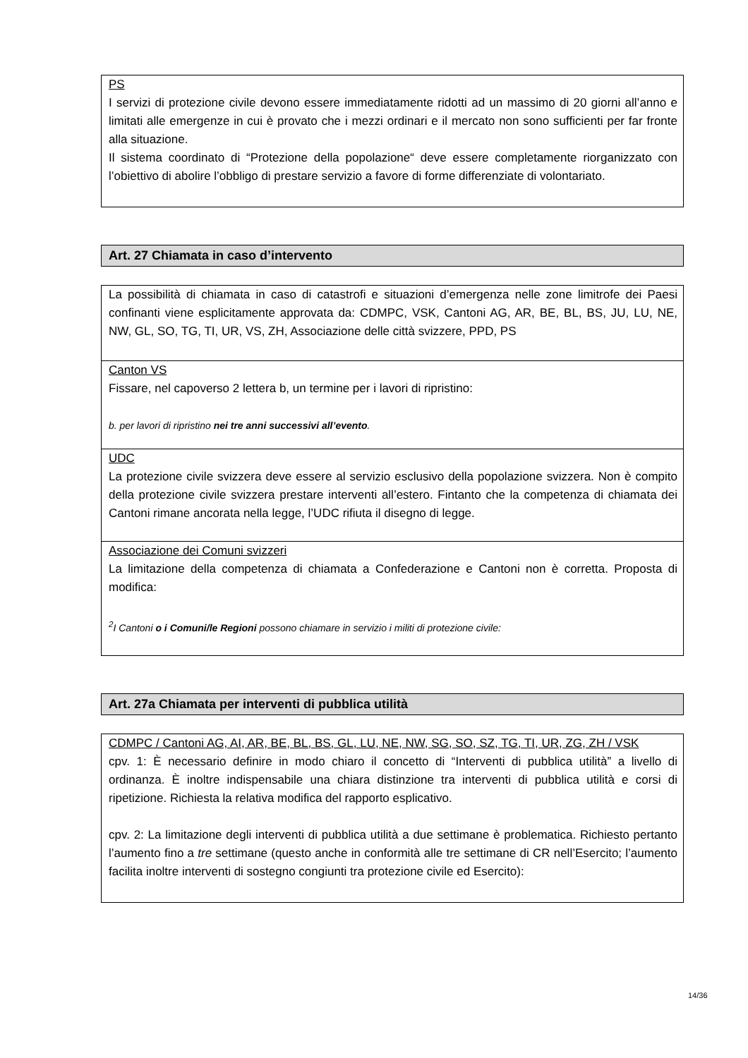PS
I servizi di protezione civile devono essere immediatamente ridotti ad un massimo di 20 giorni all’anno e limitati alle emergenze in cui è provato che i mezzi ordinari e il mercato non sono sufficienti per far fronte alla situazione.
Il sistema coordinato di “Protezione della popolazione“ deve essere completamente riorganizzato con l’obiettivo di abolire l’obbligo di prestare servizio a favore di forme differenziate di volontariato.
Art. 27 Chiamata in caso d’intervento
La possibilità di chiamata in caso di catastrofi e situazioni d’emergenza nelle zone limitrofe dei Paesi confinanti viene esplicitamente approvata da: CDMPC, VSK, Cantoni AG, AR, BE, BL, BS, JU, LU, NE, NW, GL, SO, TG, TI, UR, VS, ZH, Associazione delle città svizzere, PPD, PS
Canton VS
Fissare, nel capoverso 2 lettera b, un termine per i lavori di ripristino:
b. per lavori di ripristino nei tre anni successivi all’evento.
UDC
La protezione civile svizzera deve essere al servizio esclusivo della popolazione svizzera. Non è compito della protezione civile svizzera prestare interventi all’estero. Fintanto che la competenza di chiamata dei Cantoni rimane ancorata nella legge, l’UDC rifiuta il disegno di legge.
Associazione dei Comuni svizzeri
La limitazione della competenza di chiamata a Confederazione e Cantoni non è corretta. Proposta di modifica:
<sup>2</sup> I Cantoni o i Comuni/le Regioni possono chiamare in servizio i militi di protezione civile:
Art. 27a Chiamata per interventi di pubblica utilità
CDMPC / Cantoni AG, AI, AR, BE, BL, BS, GL, LU, NE, NW, SG, SO, SZ, TG, TI, UR, ZG, ZH / VSK
cpv. 1: È necessario definire in modo chiaro il concetto di “Interventi di pubblica utilità” a livello di ordinanza. È inoltre indispensabile una chiara distinzione tra interventi di pubblica utilità e corsi di ripetizione. Richiesta la relativa modifica del rapporto esplicativo.
cpv. 2: La limitazione degli interventi di pubblica utilità a due settimane è problematica. Richiesto pertanto l’aumento fino a tre settimane (questo anche in conformità alle tre settimane di CR nell’Esercito; l’aumento facilita inoltre interventi di sostegno congiunti tra protezione civile ed Esercito):
14/36